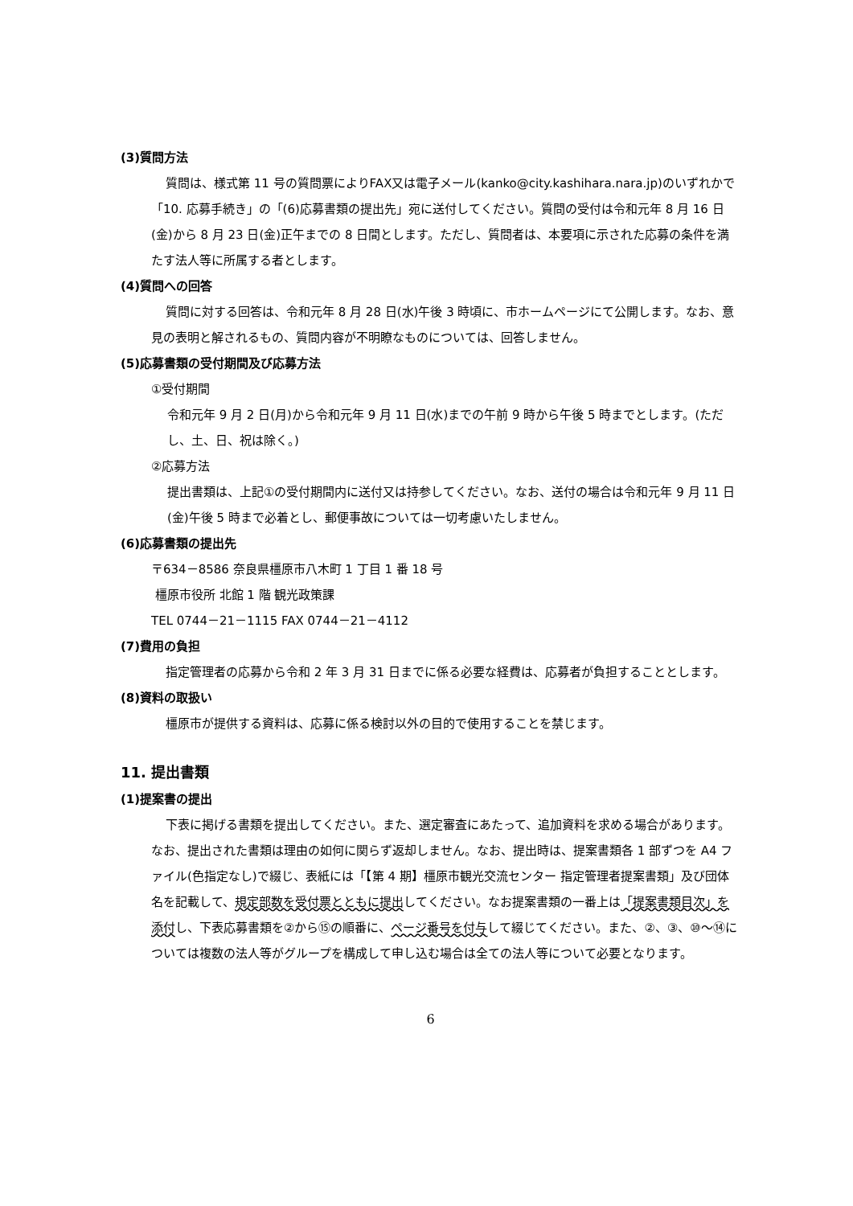(3)質問方法
質問は、様式第 11 号の質問票によりFAX又は電子メール(kanko@city.kashihara.nara.jp)のいずれかで 「10. 応募手続き」の「(6)応募書類の提出先」宛に送付してください。質問の受付は令和元年 8 月 16 日(金)から 8 月 23 日(金)正午までの 8 日間とします。ただし、質問者は、本要項に示された応募の条件を満たす法人等に所属する者とします。
(4)質問への回答
質問に対する回答は、令和元年 8 月 28 日(水)午後 3 時頃に、市ホームページにて公開します。なお、意見の表明と解されるもの、質問内容が不明瞭なものについては、回答しません。
(5)応募書類の受付期間及び応募方法
①受付期間
令和元年 9 月 2 日(月)から令和元年 9 月 11 日(水)までの午前 9 時から午後 5 時までとします。(ただし、土、日、祝は除く。)
②応募方法
提出書類は、上記①の受付期間内に送付又は持参してください。なお、送付の場合は令和元年 9 月 11 日(金)午後 5 時まで必着とし、郵便事故については一切考慮いたしません。
(6)応募書類の提出先
〒634－8586 奈良県橿原市八木町 1 丁目 1 番 18 号
橿原市役所 北館 1 階 観光政策課
TEL 0744－21－1115 FAX 0744－21－4112
(7)費用の負担
指定管理者の応募から令和 2 年 3 月 31 日までに係る必要な経費は、応募者が負担することとします。
(8)資料の取扱い
橿原市が提供する資料は、応募に係る検討以外の目的で使用することを禁じます。
11. 提出書類
(1)提案書の提出
下表に掲げる書類を提出してください。また、選定審査にあたって、追加資料を求める場合があります。なお、提出された書類は理由の如何に関らず返却しません。なお、提出時は、提案書類各 1 部ずつを A4 ファイル(色指定なし)で綴じ、表紙には「【第 4 期】橿原市観光交流センター 指定管理者提案書類」及び団体名を記載して、規定部数を受付票とともに提出してください。なお提案書類の一番上は「提案書類目次」を添付し、下表応募書類を②から⑮の順番に、ページ番号を付与して綴じてください。また、②、③、⑩～⑭については複数の法人等がグループを構成して申し込む場合は全ての法人等について必要となります。
6